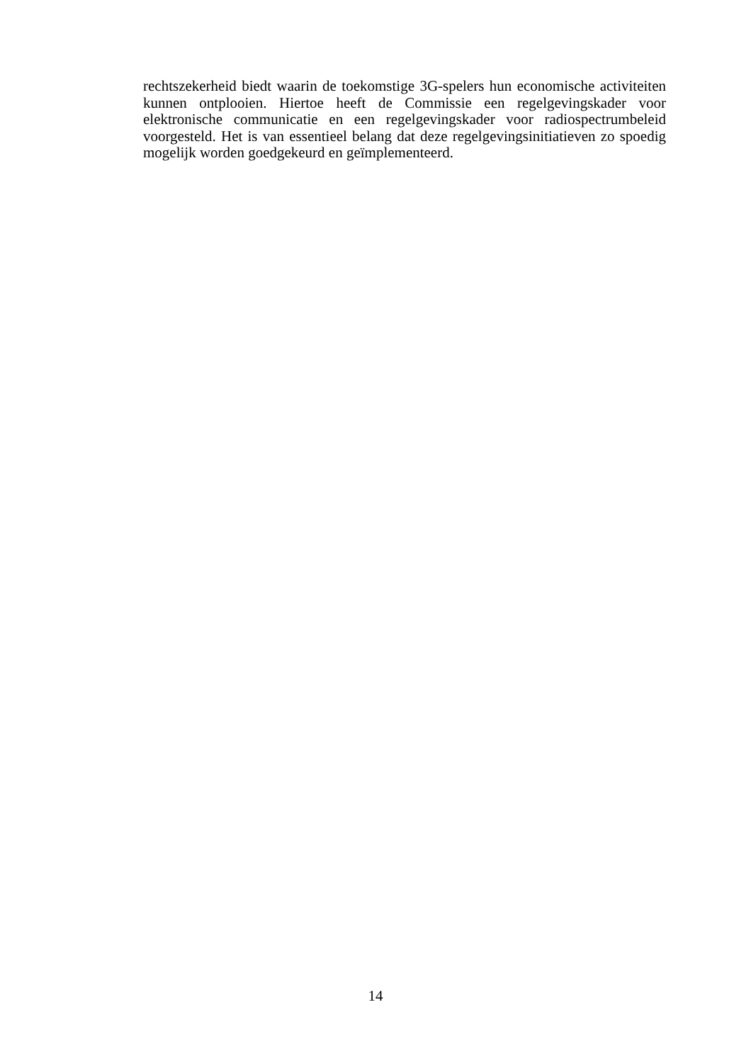rechtszekerheid biedt waarin de toekomstige 3G-spelers hun economische activiteiten kunnen ontplooien. Hiertoe heeft de Commissie een regelgevingskader voor elektronische communicatie en een regelgevingskader voor radiospectrumbeleid voorgesteld. Het is van essentieel belang dat deze regelgevingsinitiatieven zo spoedig mogelijk worden goedgekeurd en geïmplementeerd.
14